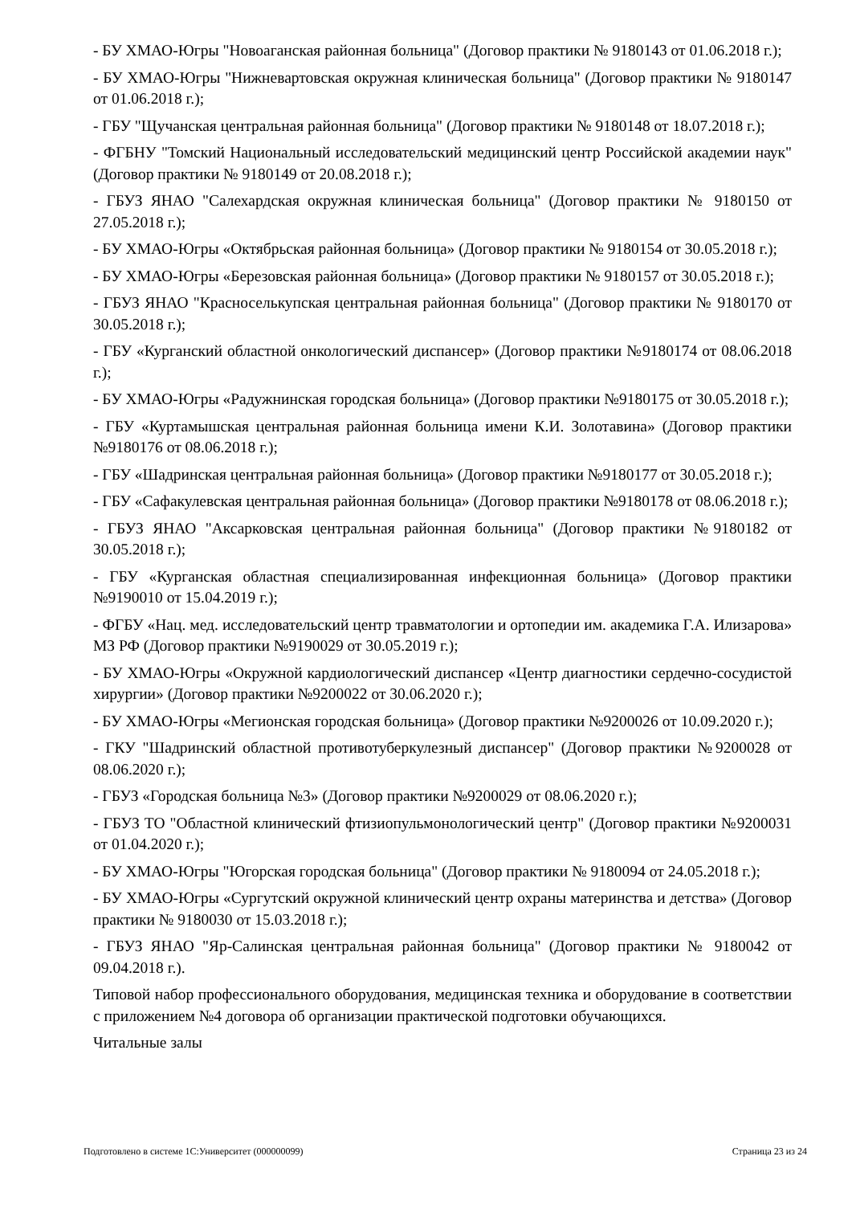- БУ ХМАО-Югры "Новоаганская районная больница" (Договор практики № 9180143 от 01.06.2018 г.);
- БУ ХМАО-Югры "Нижневартовская окружная клиническая больница" (Договор практики № 9180147 от 01.06.2018 г.);
- ГБУ "Щучанская центральная районная больница" (Договор практики № 9180148 от 18.07.2018 г.);
- ФГБНУ "Томский Национальный исследовательский медицинский центр Российской академии наук" (Договор практики № 9180149 от 20.08.2018 г.);
- ГБУЗ ЯНАО "Салехардская окружная клиническая больница" (Договор практики № 9180150 от 27.05.2018 г.);
- БУ ХМАО-Югры «Октябрьская районная больница» (Договор практики № 9180154 от 30.05.2018 г.);
- БУ ХМАО-Югры «Березовская районная больница» (Договор практики № 9180157 от 30.05.2018 г.);
- ГБУЗ ЯНАО "Красноселькупская центральная районная больница" (Договор практики № 9180170 от 30.05.2018 г.);
- ГБУ «Курганский областной онкологический диспансер» (Договор практики №9180174 от 08.06.2018 г.);
- БУ ХМАО-Югры «Радужнинская городская больница» (Договор практики №9180175 от 30.05.2018 г.);
- ГБУ «Куртамышская центральная районная больница имени К.И. Золотавина» (Договор практики №9180176 от 08.06.2018 г.);
- ГБУ «Шадринская центральная районная больница» (Договор практики №9180177 от 30.05.2018 г.);
- ГБУ «Сафакулевская центральная районная больница» (Договор практики №9180178 от 08.06.2018 г.);
- ГБУЗ ЯНАО "Аксарковская центральная районная больница" (Договор практики №9180182 от 30.05.2018 г.);
- ГБУ «Курганская областная специализированная инфекционная больница» (Договор практики №9190010 от 15.04.2019 г.);
- ФГБУ «Нац. мед. исследовательский центр травматологии и ортопедии им. академика Г.А. Илизарова» МЗ РФ (Договор практики №9190029 от 30.05.2019 г.);
- БУ ХМАО-Югры «Окружной кардиологический диспансер «Центр диагностики сердечно-сосудистой хирургии» (Договор практики №9200022 от 30.06.2020 г.);
- БУ ХМАО-Югры «Мегионская городская больница» (Договор практики №9200026 от 10.09.2020 г.);
- ГКУ "Шадринский областной противотуберкулезный диспансер" (Договор практики №9200028 от 08.06.2020 г.);
- ГБУЗ «Городская больница №3» (Договор практики №9200029 от 08.06.2020 г.);
- ГБУЗ ТО "Областной клинический фтизиопульмонологический центр" (Договор практики №9200031 от 01.04.2020 г.);
- БУ ХМАО-Югры "Югорская городская больница" (Договор практики № 9180094 от 24.05.2018 г.);
- БУ ХМАО-Югры «Сургутский окружной клинический центр охраны материнства и детства» (Договор практики № 9180030 от 15.03.2018 г.);
- ГБУЗ ЯНАО "Яр-Салинская центральная районная больница" (Договор практики № 9180042 от 09.04.2018 г.).
Типовой набор профессионального оборудования, медицинская техника и оборудование в соответствии с приложением №4 договора об организации практической подготовки обучающихся.
Читальные залы
Подготовлено в системе 1С:Университет (000000099) Страница 23 из 24